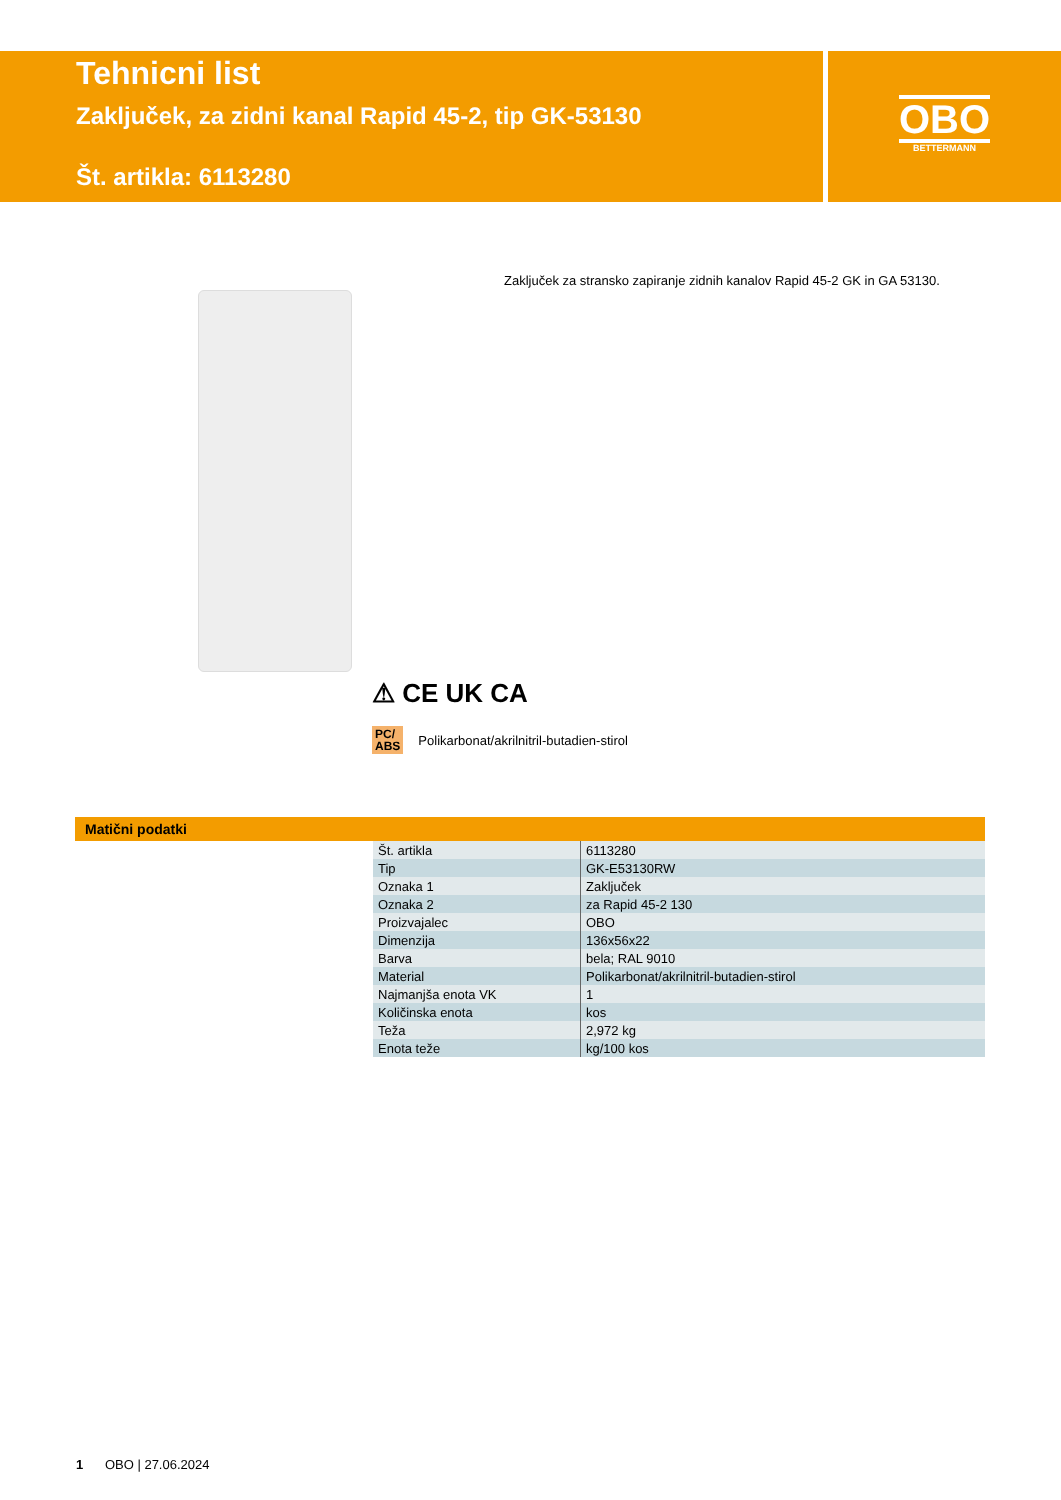Tehnicni list
Zaključek, za zidni kanal Rapid 45-2, tip GK-53130
Št. artikla: 6113280
OBO
BETTERMANN
Zaključek za stransko zapiranje zidnih kanalov Rapid 45-2 GK in GA 53130.
⚠ CE UK CA
PC/
ABS Polikarbonat/akrilnitril-butadien-stirol
Matični podatki
| Št. artikla | 6113280 |
| Tip | GK-E53130RW |
| Oznaka 1 | Zaključek |
| Oznaka 2 | za Rapid 45-2 130 |
| Proizvajalec | OBO |
| Dimenzija | 136x56x22 |
| Barva | bela; RAL 9010 |
| Material | Polikarbonat/akrilnitril-butadien-stirol |
| Najmanjša enota VK | 1 |
| Količinska enota | kos |
| Teža | 2,972 kg |
| Enota teže | kg/100 kos |
1 OBO | 27.06.2024